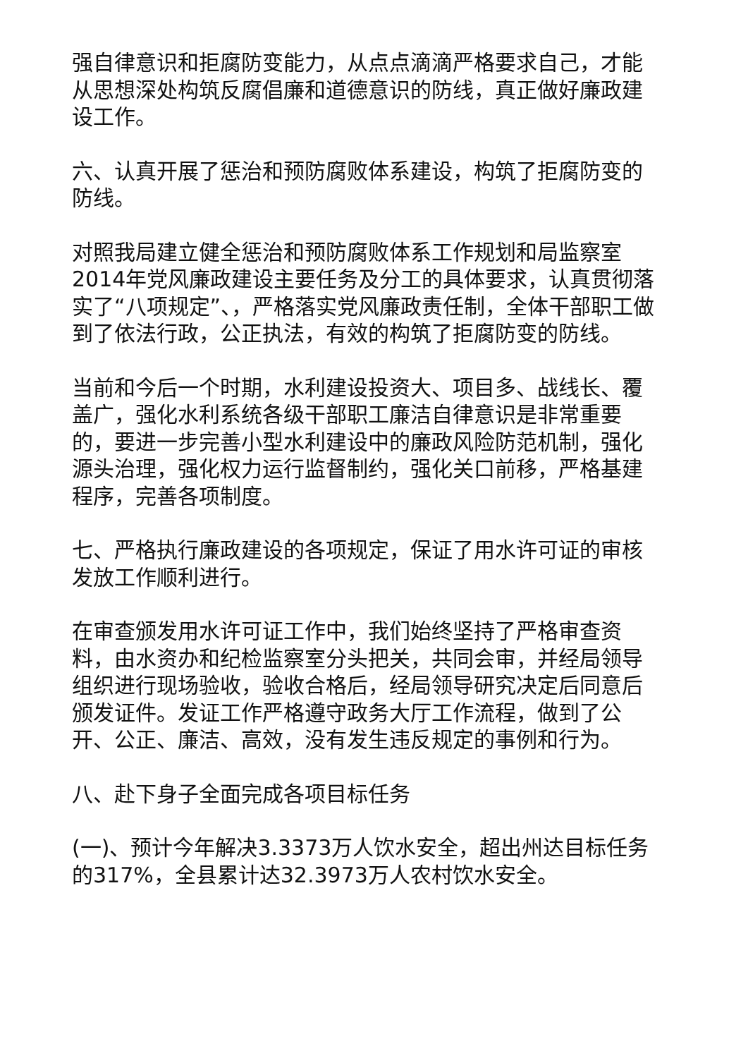强自律意识和拒腐防变能力，从点点滴滴严格要求自己，才能从思想深处构筑反腐倡廉和道德意识的防线，真正做好廉政建设工作。
六、认真开展了惩治和预防腐败体系建设，构筑了拒腐防变的防线。
对照我局建立健全惩治和预防腐败体系工作规划和局监察室2014年党风廉政建设主要任务及分工的具体要求，认真贯彻落实了“八项规定”、，严格落实党风廉政责任制，全体干部职工做到了依法行政，公正执法，有效的构筑了拒腐防变的防线。
当前和今后一个时期，水利建设投资大、项目多、战线长、覆盖广，强化水利系统各级干部职工廉洁自律意识是非常重要的，要进一步完善小型水利建设中的廉政风险防范机制，强化源头治理，强化权力运行监督制约，强化关口前移，严格基建程序，完善各项制度。
七、严格执行廉政建设的各项规定，保证了用水许可证的审核发放工作顺利进行。
在审查颁发用水许可证工作中，我们始终坚持了严格审查资料，由水资办和纪检监察室分头把关，共同会审，并经局领导组织进行现场验收，验收合格后，经局领导研究决定后同意后颁发证件。发证工作严格遵守政务大厅工作流程，做到了公开、公正、廉洁、高效，没有发生违反规定的事例和行为。
八、赴下身子全面完成各项目标任务
(一)、预计今年解决3.3373万人饮水安全，超出州达目标任务的317%，全县累计达32.3973万人农村饮水安全。